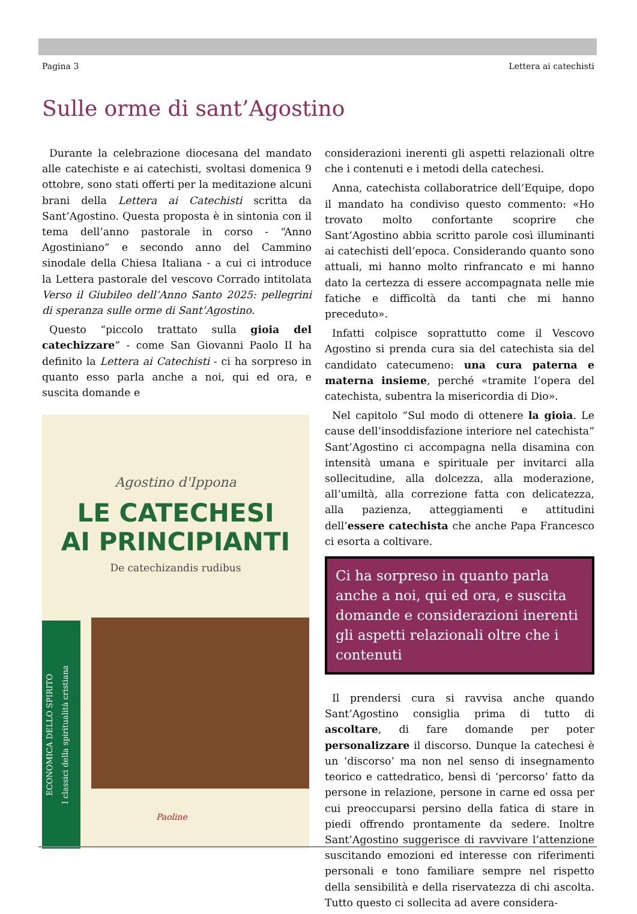Pagina 3 Lettera ai catechisti
Sulle orme di sant’Agostino
Durante la celebrazione diocesana del mandato alle catechiste e ai catechisti, svoltasi domenica 9 ottobre, sono stati offerti per la meditazione alcuni brani della Lettera ai Catechisti scritta da Sant’Agostino. Questa proposta è in sintonia con il tema dell’anno pastorale in corso - “Anno Agostiniano” e secondo anno del Cammino sinodale della Chiesa Italiana - a cui ci introduce la Lettera pastorale del vescovo Corrado intitolata Verso il Giubileo dell’Anno Santo 2025: pellegrini di speranza sulle orme di Sant’Agostino.
Questo “piccolo trattato sulla gioia del catechizzare” - come San Giovanni Paolo II ha definito la Lettera ai Catechisti - ci ha sorpreso in quanto esso parla anche a noi, qui ed ora, e suscita domande e
Agostino d'Ippona
LE CATECHESI
AI PRINCIPIANTI
De catechizandis rudibus
ECONOMICA DELLO SPIRITO
I classici della spiritualità cristiana
Paoline
considerazioni inerenti gli aspetti relazionali oltre che i contenuti e i metodi della catechesi.
Anna, catechista collaboratrice dell’Equipe, dopo il mandato ha condiviso questo commento: «Ho trovato molto confortante scoprire che Sant’Agostino abbia scritto parole così illuminanti ai catechisti dell’epoca. Considerando quanto sono attuali, mi hanno molto rinfrancato e mi hanno dato la certezza di essere accompagnata nelle mie fatiche e difficoltà da tanti che mi hanno preceduto».
Infatti colpisce soprattutto come il Vescovo Agostino si prenda cura sia del catechista sia del candidato catecumeno: una cura paterna e materna insieme, perché «tramite l’opera del catechista, subentra la misericordia di Dio».
Nel capitolo “Sul modo di ottenere la gioia. Le cause dell’insoddisfazione interiore nel catechista” Sant’Agostino ci accompagna nella disamina con intensità umana e spirituale per invitarci alla sollecitudine, alla dolcezza, alla moderazione, all’umiltà, alla correzione fatta con delicatezza, alla pazienza, atteggiamenti e attitudini dell’essere catechista che anche Papa Francesco ci esorta a coltivare.
Ci ha sorpreso in quanto parla anche a noi, qui ed ora, e suscita domande e considerazioni inerenti gli aspetti relazionali oltre che i contenuti
Il prendersi cura si ravvisa anche quando Sant’Agostino consiglia prima di tutto di ascoltare, di fare domande per poter personalizzare il discorso. Dunque la catechesi è un ‘discorso’ ma non nel senso di insegnamento teorico e cattedratico, bensì di ‘percorso’ fatto da persone in relazione, persone in carne ed ossa per cui preoccuparsi persino della fatica di stare in piedi offrendo prontamente da sedere. Inoltre Sant’Agostino suggerisce di ravvivare l’attenzione suscitando emozioni ed interesse con riferimenti personali e tono familiare sempre nel rispetto della sensibilità e della riservatezza di chi ascolta. Tutto questo ci sollecita ad avere considera-